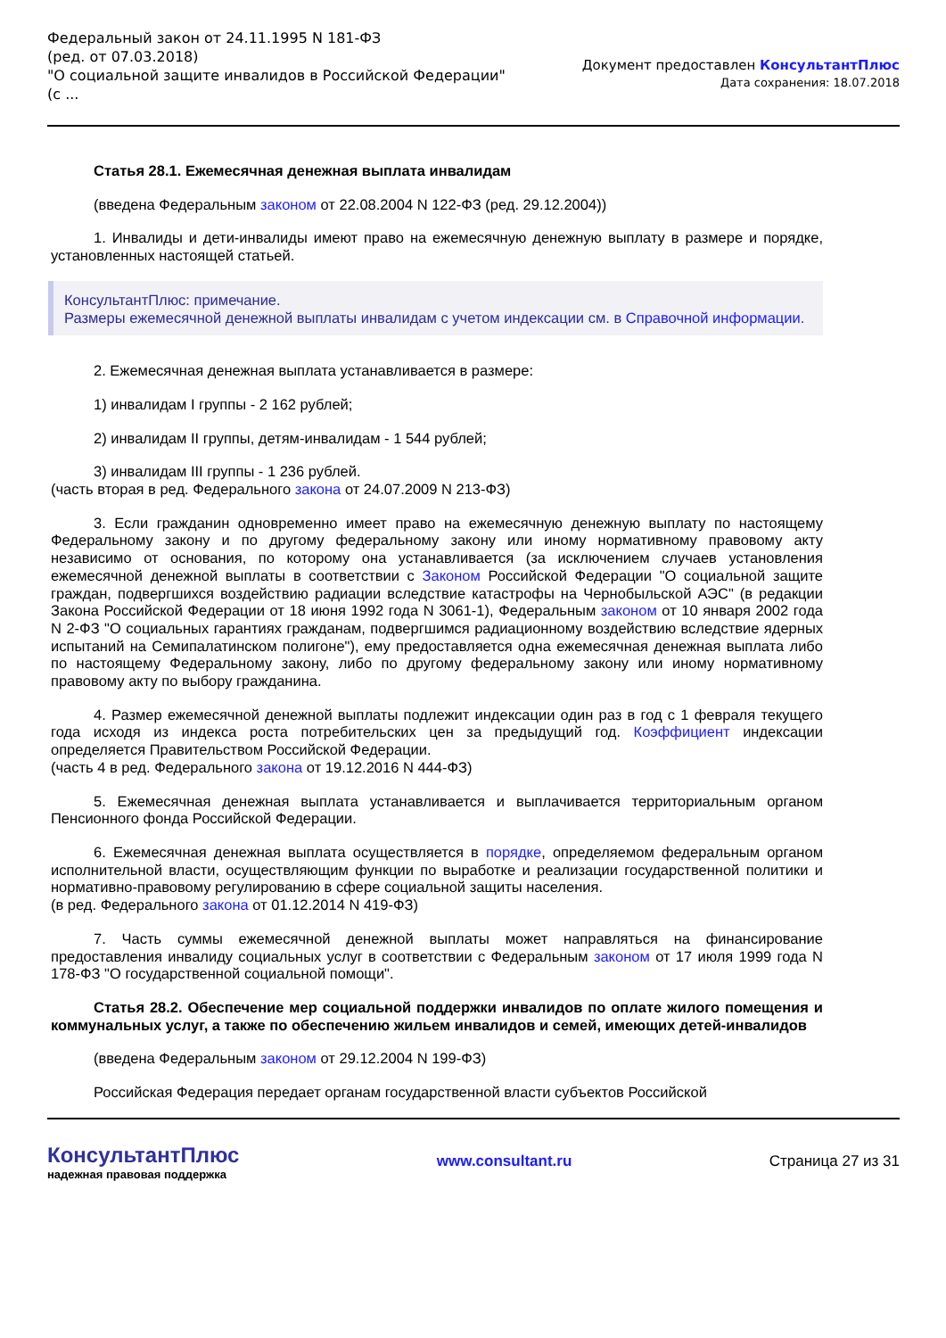Федеральный закон от 24.11.1995 N 181-ФЗ
(ред. от 07.03.2018)
"О социальной защите инвалидов в Российской Федерации"
(с ...
Документ предоставлен КонсультантПлюс
Дата сохранения: 18.07.2018
Статья 28.1. Ежемесячная денежная выплата инвалидам
(введена Федеральным законом от 22.08.2004 N 122-ФЗ (ред. 29.12.2004))
1. Инвалиды и дети-инвалиды имеют право на ежемесячную денежную выплату в размере и порядке, установленных настоящей статьей.
КонсультантПлюс: примечание.
Размеры ежемесячной денежной выплаты инвалидам с учетом индексации см. в Справочной информации.
2. Ежемесячная денежная выплата устанавливается в размере:
1) инвалидам I группы - 2 162 рублей;
2) инвалидам II группы, детям-инвалидам - 1 544 рублей;
3) инвалидам III группы - 1 236 рублей.
(часть вторая в ред. Федерального закона от 24.07.2009 N 213-ФЗ)
3. Если гражданин одновременно имеет право на ежемесячную денежную выплату по настоящему Федеральному закону и по другому федеральному закону или иному нормативному правовому акту независимо от основания, по которому она устанавливается (за исключением случаев установления ежемесячной денежной выплаты в соответствии с Законом Российской Федерации "О социальной защите граждан, подвергшихся воздействию радиации вследствие катастрофы на Чернобыльской АЭС" (в редакции Закона Российской Федерации от 18 июня 1992 года N 3061-1), Федеральным законом от 10 января 2002 года N 2-ФЗ "О социальных гарантиях гражданам, подвергшимся радиационному воздействию вследствие ядерных испытаний на Семипалатинском полигоне"), ему предоставляется одна ежемесячная денежная выплата либо по настоящему Федеральному закону, либо по другому федеральному закону или иному нормативному правовому акту по выбору гражданина.
4. Размер ежемесячной денежной выплаты подлежит индексации один раз в год с 1 февраля текущего года исходя из индекса роста потребительских цен за предыдущий год. Коэффициент индексации определяется Правительством Российской Федерации.
(часть 4 в ред. Федерального закона от 19.12.2016 N 444-ФЗ)
5. Ежемесячная денежная выплата устанавливается и выплачивается территориальным органом Пенсионного фонда Российской Федерации.
6. Ежемесячная денежная выплата осуществляется в порядке, определяемом федеральным органом исполнительной власти, осуществляющим функции по выработке и реализации государственной политики и нормативно-правовому регулированию в сфере социальной защиты населения.
(в ред. Федерального закона от 01.12.2014 N 419-ФЗ)
7. Часть суммы ежемесячной денежной выплаты может направляться на финансирование предоставления инвалиду социальных услуг в соответствии с Федеральным законом от 17 июля 1999 года N 178-ФЗ "О государственной социальной помощи".
Статья 28.2. Обеспечение мер социальной поддержки инвалидов по оплате жилого помещения и коммунальных услуг, а также по обеспечению жильем инвалидов и семей, имеющих детей-инвалидов
(введена Федеральным законом от 29.12.2004 N 199-ФЗ)
Российская Федерация передает органам государственной власти субъектов Российской
КонсультантПлюс
надежная правовая поддержка
www.consultant.ru Страница 27 из 31